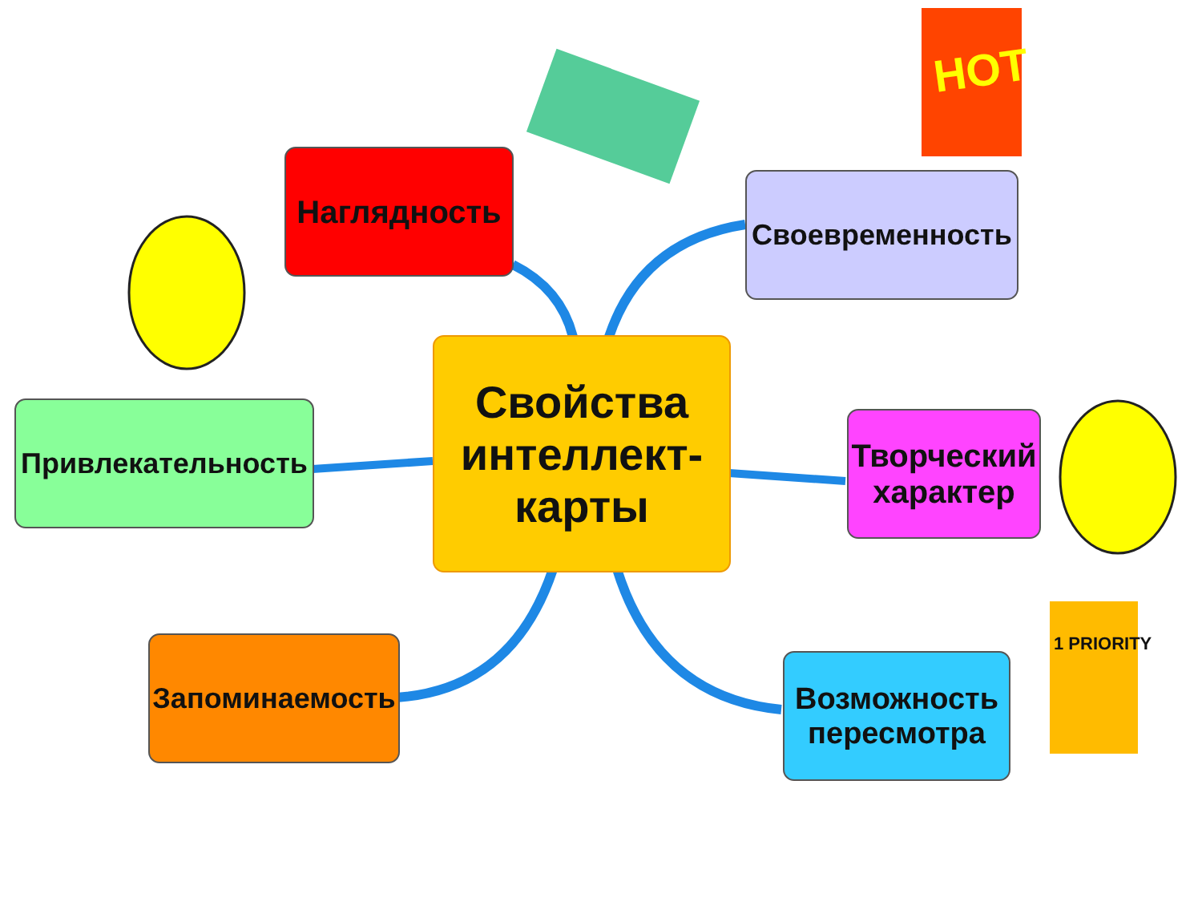Наглядность
Своевременность
Свойства
интеллект-
карты
Привлекательность
Творческий
характер
Запоминаемость
Возможность
пересмотра
HOT
1 PRIORITY